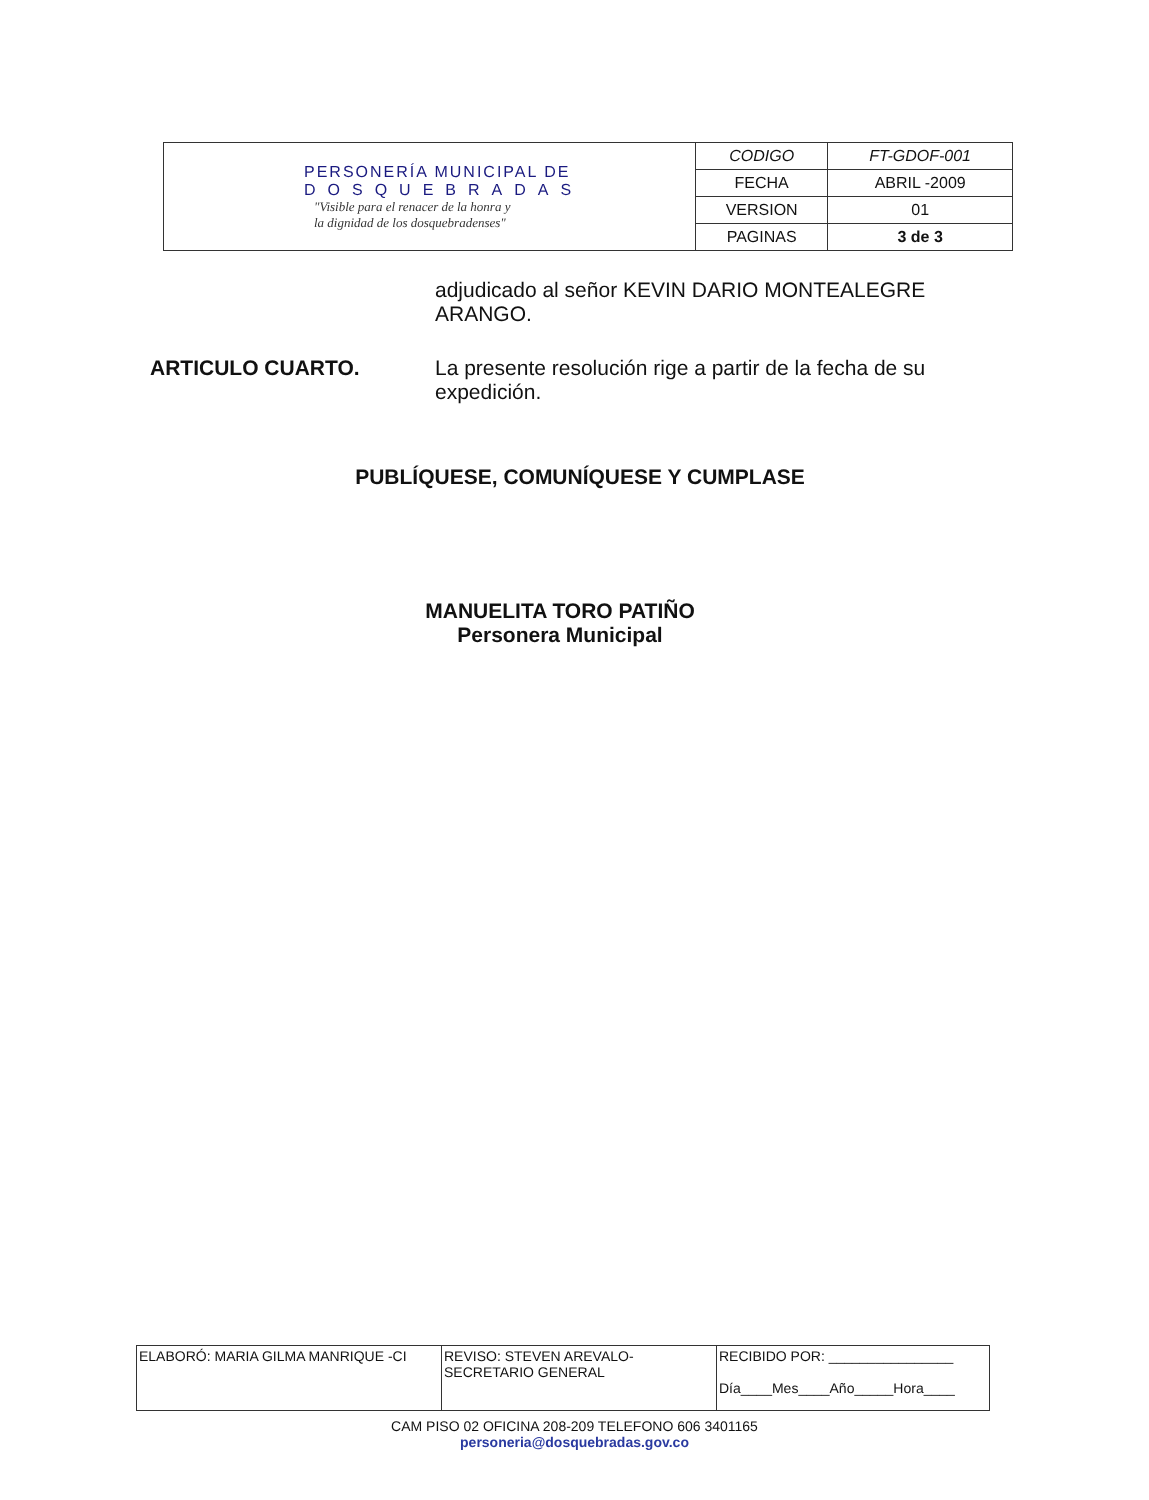| PERSONERÍA MUNICIPAL DE DOSQUEBRADAS "Visible para el renacer de la honra y la dignidad de los dosquebradenses" | CODIGO | FT-GDOF-001 |
| | FECHA | ABRIL -2009 |
| | VERSION | 01 |
| | PAGINAS | 3 de 3 |
adjudicado al señor KEVIN DARIO MONTEALEGRE ARANGO.
ARTICULO CUARTO.
La presente resolución rige a partir de la fecha de su expedición.
PUBLÍQUESE, COMUNÍQUESE Y CUMPLASE
MANUELITA TORO PATIÑO
Personera Municipal
| ELABORÓ: MARIA GILMA MANRIQUE -CI | REVISO: STEVEN AREVALO- SECRETARIO GENERAL | RECIBIDO POR: ________________ Día____Mes____Año_____Hora____ |
CAM PISO 02 OFICINA 208-209 TELEFONO 606 3401165
personeria@dosquebradas.gov.co